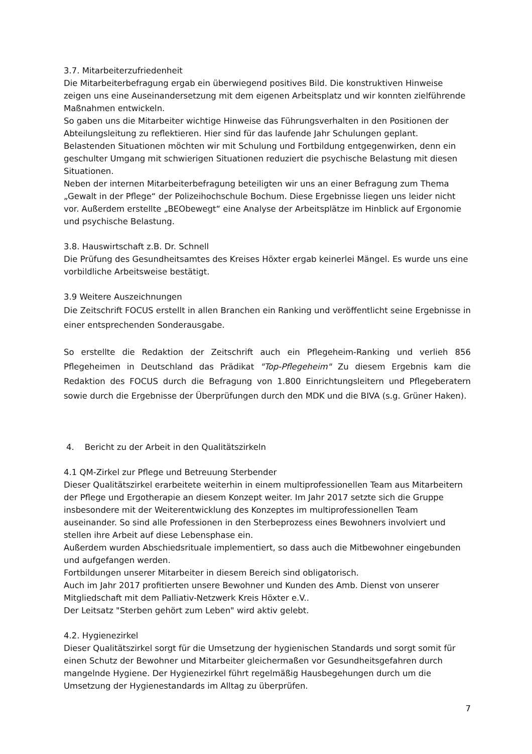3.7. Mitarbeiterzufriedenheit
Die Mitarbeiterbefragung ergab ein überwiegend positives Bild. Die konstruktiven Hinweise zeigen uns eine Auseinandersetzung mit dem eigenen Arbeitsplatz und wir konnten zielführende Maßnahmen entwickeln.
So gaben uns die Mitarbeiter wichtige Hinweise das Führungsverhalten in den Positionen der Abteilungsleitung zu reflektieren. Hier sind für das laufende Jahr Schulungen geplant.
Belastenden Situationen möchten wir mit Schulung und Fortbildung entgegenwirken, denn ein geschulter Umgang mit schwierigen Situationen reduziert die psychische Belastung mit diesen Situationen.
Neben der internen Mitarbeiterbefragung beteiligten wir uns an einer Befragung zum Thema „Gewalt in der Pflege“ der Polizeihochschule Bochum. Diese Ergebnisse liegen uns leider nicht vor. Außerdem erstellte „BEObewegt“ eine Analyse der Arbeitsplätze im Hinblick auf Ergonomie und psychische Belastung.
3.8. Hauswirtschaft z.B. Dr. Schnell
Die Prüfung des Gesundheitsamtes des Kreises Höxter ergab keinerlei Mängel. Es wurde uns eine vorbildliche Arbeitsweise bestätigt.
3.9 Weitere Auszeichnungen
Die Zeitschrift FOCUS erstellt in allen Branchen ein Ranking und veröffentlicht seine Ergebnisse in einer entsprechenden Sonderausgabe.
So erstellte die Redaktion der Zeitschrift auch ein Pflegeheim-Ranking und verlieh 856 Pflegeheimen in Deutschland das Prädikat "Top-Pflegeheim" Zu diesem Ergebnis kam die Redaktion des FOCUS durch die Befragung von 1.800 Einrichtungsleitern und Pflegeberatern sowie durch die Ergebnisse der Überprüfungen durch den MDK und die BIVA (s.g. Grüner Haken).
4. Bericht zu der Arbeit in den Qualitätszirkeln
4.1 QM-Zirkel zur Pflege und Betreuung Sterbender
Dieser Qualitätszirkel erarbeitete weiterhin in einem multiprofessionellen Team aus Mitarbeitern der Pflege und Ergotherapie an diesem Konzept weiter. Im Jahr 2017 setzte sich die Gruppe insbesondere mit der Weiterentwicklung des Konzeptes im multiprofessionellen Team auseinander. So sind alle Professionen in den Sterbeprozess eines Bewohners involviert und stellen ihre Arbeit auf diese Lebensphase ein.
Außerdem wurden Abschiedsrituale implementiert, so dass auch die Mitbewohner eingebunden und aufgefangen werden.
Fortbildungen unserer Mitarbeiter in diesem Bereich sind obligatorisch.
Auch im Jahr 2017 profitierten unsere Bewohner und Kunden des Amb. Dienst von unserer Mitgliedschaft mit dem Palliativ-Netzwerk Kreis Höxter e.V..
Der Leitsatz "Sterben gehört zum Leben" wird aktiv gelebt.
4.2. Hygienezirkel
Dieser Qualitätszirkel sorgt für die Umsetzung der hygienischen Standards und sorgt somit für einen Schutz der Bewohner und Mitarbeiter gleichermaßen vor Gesundheitsgefahren durch mangelnde Hygiene. Der Hygienezirkel führt regelmäßig Hausbegehungen durch um die Umsetzung der Hygienestandards im Alltag zu überprüfen.
7